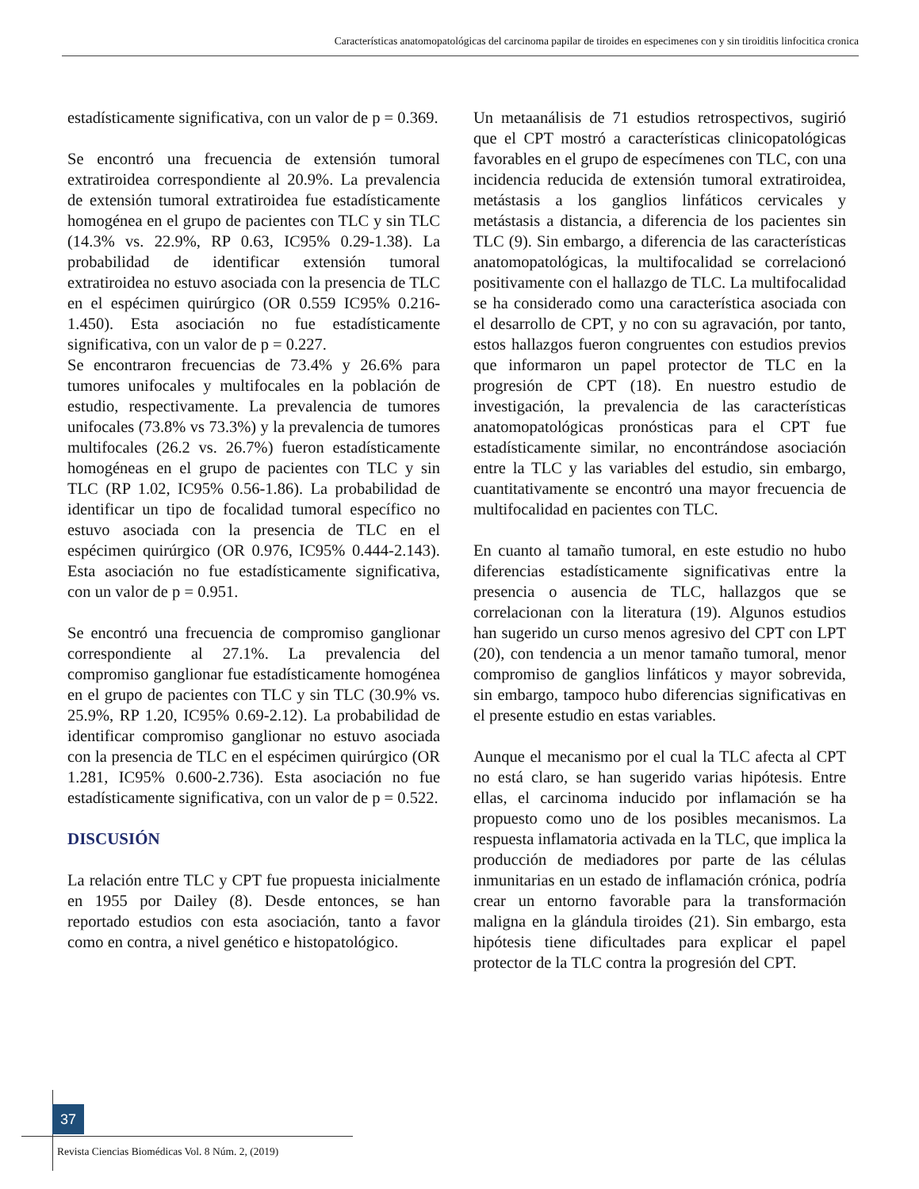Características anatomopatológicas del carcinoma papilar de tiroides en especimenes con y sin tiroiditis linfocitica cronica
estadísticamente significativa, con un valor de p = 0.369.
Se encontró una frecuencia de extensión tumoral extratiroidea correspondiente al 20.9%. La prevalencia de extensión tumoral extratiroidea fue estadísticamente homogénea en el grupo de pacientes con TLC y sin TLC (14.3% vs. 22.9%, RP 0.63, IC95% 0.29-1.38). La probabilidad de identificar extensión tumoral extratiroidea no estuvo asociada con la presencia de TLC en el espécimen quirúrgico (OR 0.559 IC95% 0.216-1.450). Esta asociación no fue estadísticamente significativa, con un valor de p = 0.227.
Se encontraron frecuencias de 73.4% y 26.6% para tumores unifocales y multifocales en la población de estudio, respectivamente. La prevalencia de tumores unifocales (73.8% vs 73.3%) y la prevalencia de tumores multifocales (26.2 vs. 26.7%) fueron estadísticamente homogéneas en el grupo de pacientes con TLC y sin TLC (RP 1.02, IC95% 0.56-1.86). La probabilidad de identificar un tipo de focalidad tumoral específico no estuvo asociada con la presencia de TLC en el espécimen quirúrgico (OR 0.976, IC95% 0.444-2.143). Esta asociación no fue estadísticamente significativa, con un valor de p = 0.951.
Se encontró una frecuencia de compromiso ganglionar correspondiente al 27.1%. La prevalencia del compromiso ganglionar fue estadísticamente homogénea en el grupo de pacientes con TLC y sin TLC (30.9% vs. 25.9%, RP 1.20, IC95% 0.69-2.12). La probabilidad de identificar compromiso ganglionar no estuvo asociada con la presencia de TLC en el espécimen quirúrgico (OR 1.281, IC95% 0.600-2.736). Esta asociación no fue estadísticamente significativa, con un valor de p = 0.522.
DISCUSIÓN
La relación entre TLC y CPT fue propuesta inicialmente en 1955 por Dailey (8). Desde entonces, se han reportado estudios con esta asociación, tanto a favor como en contra, a nivel genético e histopatológico.
Un metaanálisis de 71 estudios retrospectivos, sugirió que el CPT mostró a características clinicopatológicas favorables en el grupo de especímenes con TLC, con una incidencia reducida de extensión tumoral extratiroidea, metástasis a los ganglios linfáticos cervicales y metástasis a distancia, a diferencia de los pacientes sin TLC (9). Sin embargo, a diferencia de las características anatomopatológicas, la multifocalidad se correlacionó positivamente con el hallazgo de TLC. La multifocalidad se ha considerado como una característica asociada con el desarrollo de CPT, y no con su agravación, por tanto, estos hallazgos fueron congruentes con estudios previos que informaron un papel protector de TLC en la progresión de CPT (18). En nuestro estudio de investigación, la prevalencia de las características anatomopatológicas pronósticas para el CPT fue estadísticamente similar, no encontrándose asociación entre la TLC y las variables del estudio, sin embargo, cuantitativamente se encontró una mayor frecuencia de multifocalidad en pacientes con TLC.
En cuanto al tamaño tumoral, en este estudio no hubo diferencias estadísticamente significativas entre la presencia o ausencia de TLC, hallazgos que se correlacionan con la literatura (19). Algunos estudios han sugerido un curso menos agresivo del CPT con LPT (20), con tendencia a un menor tamaño tumoral, menor compromiso de ganglios linfáticos y mayor sobrevida, sin embargo, tampoco hubo diferencias significativas en el presente estudio en estas variables.
Aunque el mecanismo por el cual la TLC afecta al CPT no está claro, se han sugerido varias hipótesis. Entre ellas, el carcinoma inducido por inflamación se ha propuesto como uno de los posibles mecanismos. La respuesta inflamatoria activada en la TLC, que implica la producción de mediadores por parte de las células inmunitarias en un estado de inflamación crónica, podría crear un entorno favorable para la transformación maligna en la glándula tiroides (21). Sin embargo, esta hipótesis tiene dificultades para explicar el papel protector de la TLC contra la progresión del CPT.
37
Revista Ciencias Biomédicas Vol. 8 Núm. 2, (2019)